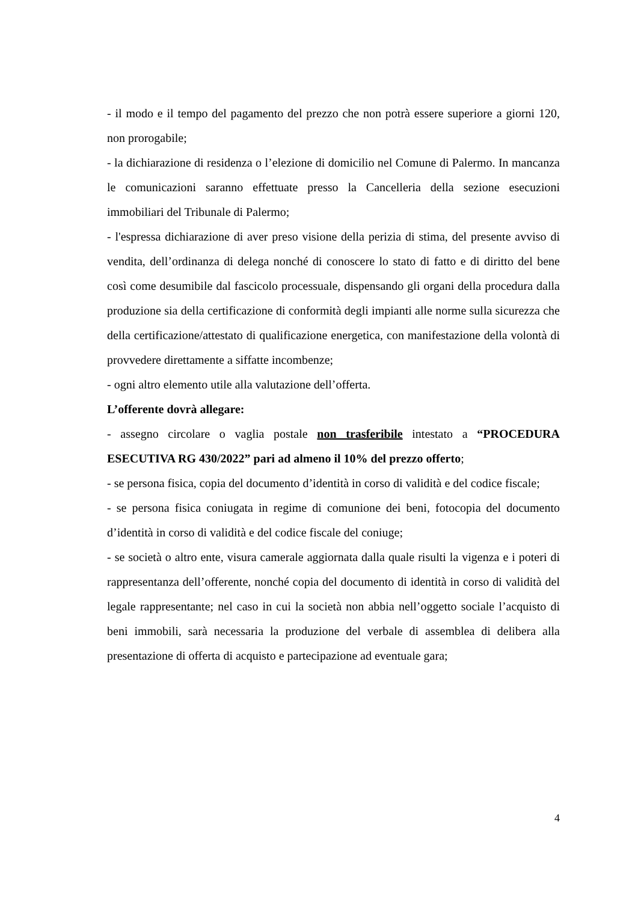- il modo e il tempo del pagamento del prezzo che non potrà essere superiore a giorni 120, non prorogabile;
- la dichiarazione di residenza o l’elezione di domicilio nel Comune di Palermo. In mancanza le comunicazioni saranno effettuate presso la Cancelleria della sezione esecuzioni immobiliari del Tribunale di Palermo;
- l'espressa dichiarazione di aver preso visione della perizia di stima, del presente avviso di vendita, dell’ordinanza di delega nonché di conoscere lo stato di fatto e di diritto del bene così come desumibile dal fascicolo processuale, dispensando gli organi della procedura dalla produzione sia della certificazione di conformità degli impianti alle norme sulla sicurezza che della certificazione/attestato di qualificazione energetica, con manifestazione della volontà di provvedere direttamente a siffatte incombenze;
- ogni altro elemento utile alla valutazione dell’offerta.
L’offerente dovrà allegare:
- assegno circolare o vaglia postale non trasferibile intestato a “PROCEDURA ESECUTIVA RG 430/2022” pari ad almeno il 10% del prezzo offerto;
- se persona fisica, copia del documento d’identità in corso di validità e del codice fiscale;
- se persona fisica coniugata in regime di comunione dei beni, fotocopia del documento d’identità in corso di validità e del codice fiscale del coniuge;
- se società o altro ente, visura camerale aggiornata dalla quale risulti la vigenza e i poteri di rappresentanza dell’offerente, nonché copia del documento di identità in corso di validità del legale rappresentante; nel caso in cui la società non abbia nell’oggetto sociale l’acquisto di beni immobili, sarà necessaria la produzione del verbale di assemblea di delibera alla presentazione di offerta di acquisto e partecipazione ad eventuale gara;
4